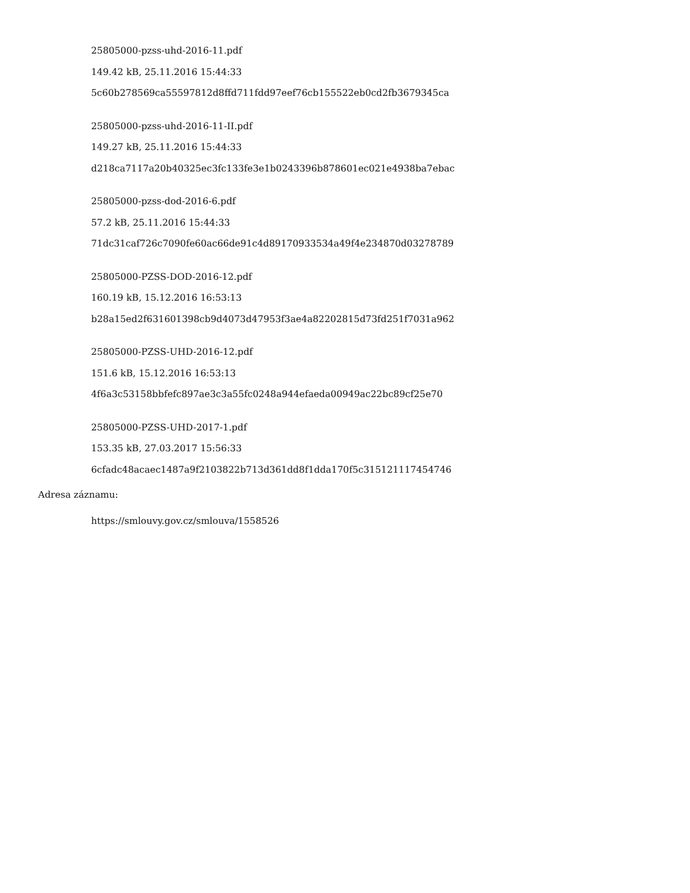25805000-pzss-uhd-2016-11.pdf
149.42 kB, 25.11.2016 15:44:33
5c60b278569ca55597812d8ffd711fdd97eef76cb155522eb0cd2fb3679345ca
25805000-pzss-uhd-2016-11-II.pdf
149.27 kB, 25.11.2016 15:44:33
d218ca7117a20b40325ec3fc133fe3e1b0243396b878601ec021e4938ba7ebac
25805000-pzss-dod-2016-6.pdf
57.2 kB, 25.11.2016 15:44:33
71dc31caf726c7090fe60ac66de91c4d89170933534a49f4e234870d03278789
25805000-PZSS-DOD-2016-12.pdf
160.19 kB, 15.12.2016 16:53:13
b28a15ed2f631601398cb9d4073d47953f3ae4a82202815d73fd251f7031a962
25805000-PZSS-UHD-2016-12.pdf
151.6 kB, 15.12.2016 16:53:13
4f6a3c53158bbfefc897ae3c3a55fc0248a944efaeda00949ac22bc89cf25e70
25805000-PZSS-UHD-2017-1.pdf
153.35 kB, 27.03.2017 15:56:33
6cfadc48acaec1487a9f2103822b713d361dd8f1dda170f5c315121117454746
Adresa záznamu:
https://smlouvy.gov.cz/smlouva/1558526